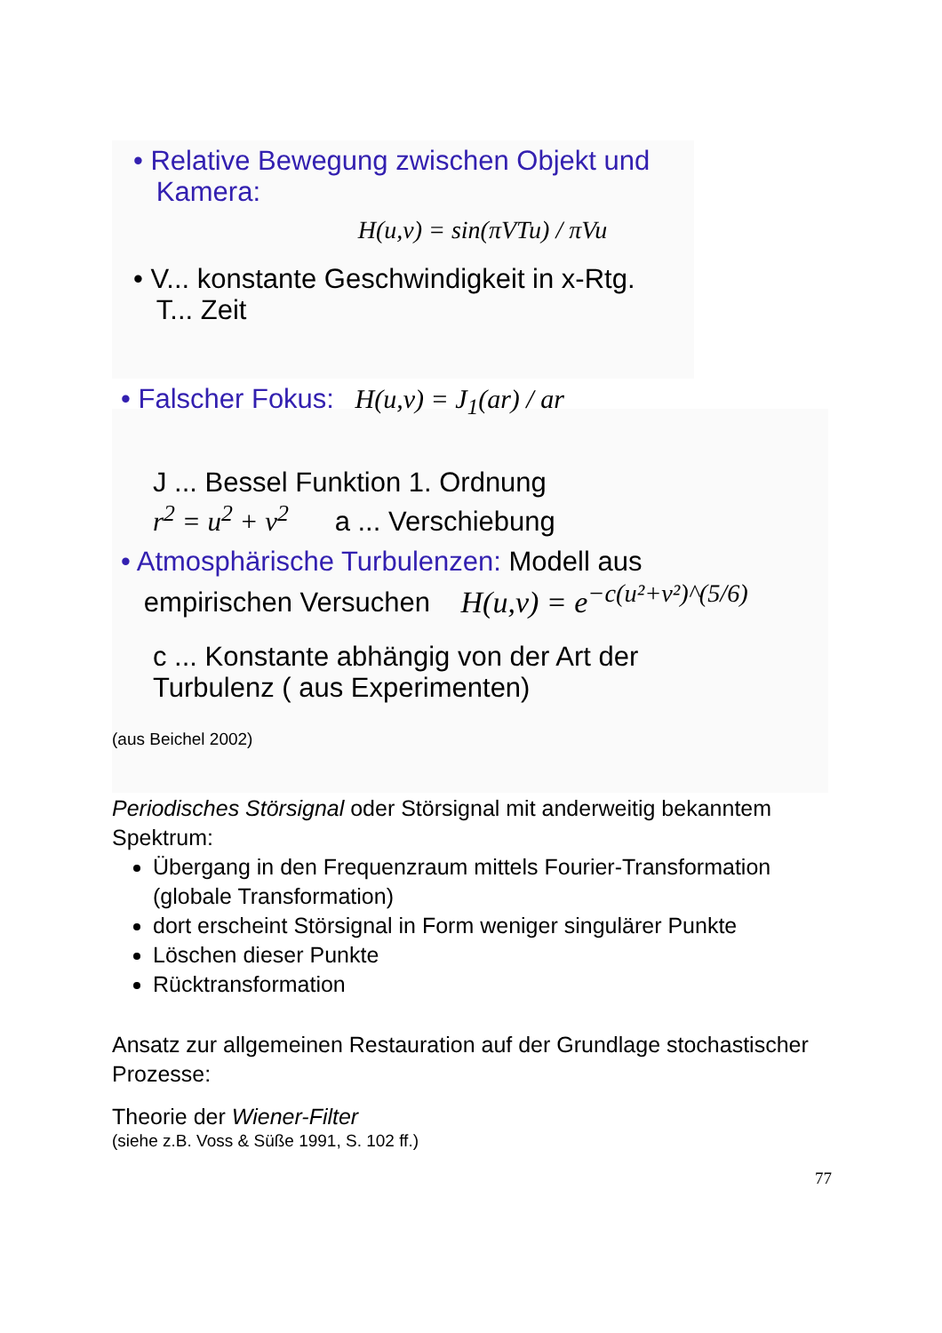• Relative Bewegung zwischen Objekt und
Kamera:
H(u,v) = sin(πVTu) / πVu
• V... konstante Geschwindigkeit in x-Rtg.
T... Zeit
• Falscher Fokus: H(u,v) = J<sub>1</sub>(ar) / ar
J ... Bessel Funktion 1. Ordnung
r<sup>2</sup> = u<sup>2</sup> + v<sup>2</sup> a ... Verschiebung
• Atmosphärische Turbulenzen: Modell aus
empirischen Versuchen H(u,v) = e<sup>−c(u²+v²)^(5/6)</sup>
c ... Konstante abhängig von der Art der
Turbulenz ( aus Experimenten)
(aus Beichel 2002)
Periodisches Störsignal oder Störsignal mit anderweitig bekanntem Spektrum:
Übergang in den Frequenzraum mittels Fourier-Transformation (globale Transformation)
dort erscheint Störsignal in Form weniger singulärer Punkte
Löschen dieser Punkte
Rücktransformation
Ansatz zur allgemeinen Restauration auf der Grundlage stochastischer Prozesse:
Theorie der Wiener-Filter
(siehe z.B. Voss & Süße 1991, S. 102 ff.)
77